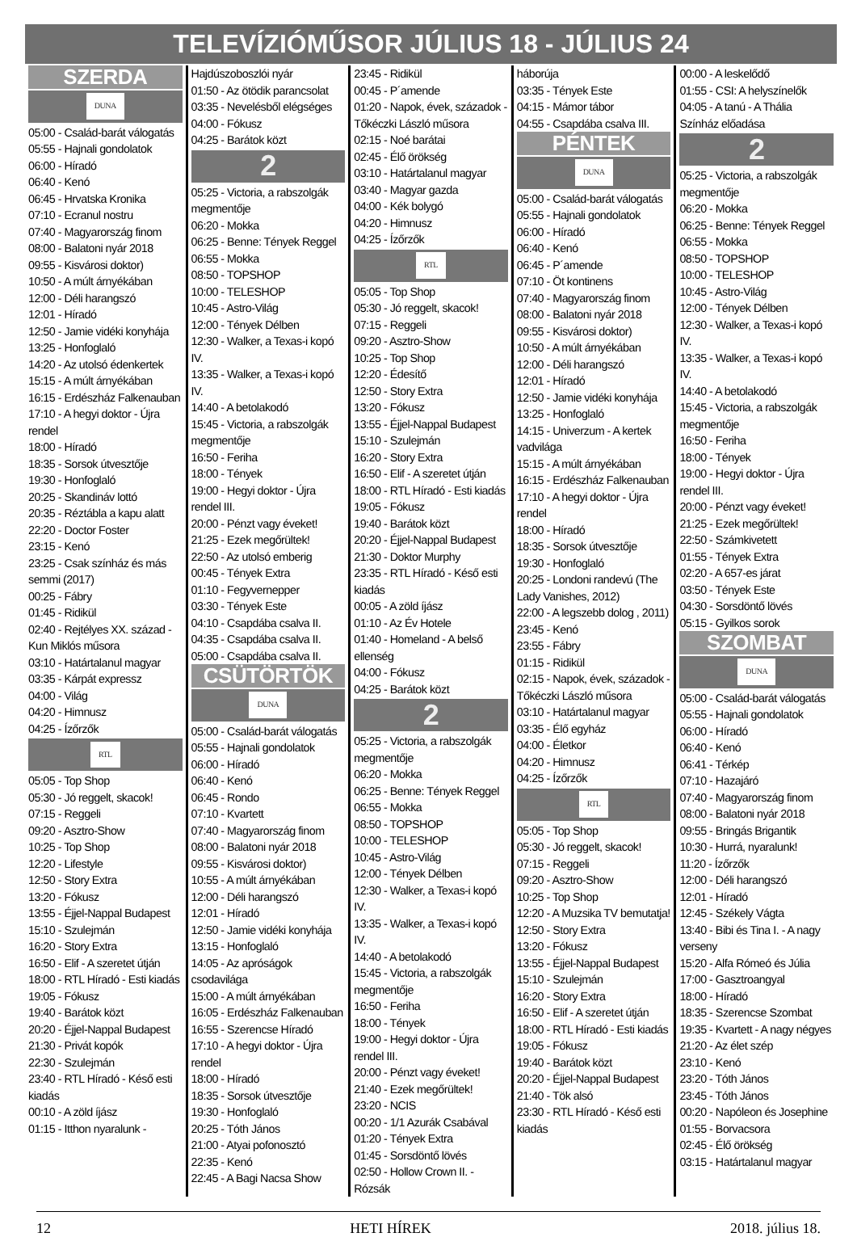TELEVÍZIÓMŰSOR JÚLIUS 18 - JÚLIUS 24
SZERDA
DUNA
05:00 - Család-barát válogatás
05:55 - Hajnali gondolatok
06:00 - Híradó
06:40 - Kenó
06:45 - Hrvatska Kronika
07:10 - Ecranul nostru
07:40 - Magyarország finom
08:00 - Balatoni nyár 2018
09:55 - Kisvárosi doktor)
10:50 - A múlt árnyékában
12:00 - Déli harangszó
12:01 - Híradó
12:50 - Jamie vidéki konyhája
13:25 - Honfoglaló
14:20 - Az utolsó édenkertek
15:15 - A múlt árnyékában
16:15 - Erdészház Falkenauban
17:10 - A hegyi doktor - Újra rendel
18:00 - Híradó
18:35 - Sorsok útvesztője
19:30 - Honfoglaló
20:25 - Skandináv lottó
20:35 - Réztábla a kapu alatt
22:20 - Doctor Foster
23:15 - Kenó
23:25 - Csak színház és más semmi (2017)
00:25 - Fábry
01:45 - Ridikül
02:40 - Rejtélyes XX. század - Kun Miklós műsora
03:10 - Határtalanul magyar
03:35 - Kárpát expressz
04:00 - Világ
04:20 - Himnusz
04:25 - Ízőrzők
RTL
05:05 - Top Shop
05:30 - Jó reggelt, skacok!
07:15 - Reggeli
09:20 - Asztro-Show
10:25 - Top Shop
12:20 - Lifestyle
12:50 - Story Extra
13:20 - Fókusz
13:55 - Éjjel-Nappal Budapest
15:10 - Szulejmán
16:20 - Story Extra
16:50 - Elif - A szeretet útján
18:00 - RTL Híradó - Esti kiadás
19:05 - Fókusz
19:40 - Barátok közt
20:20 - Éjjel-Nappal Budapest
21:30 - Privát kopók
22:30 - Szulejmán
23:40 - RTL Híradó - Késő esti kiadás
00:10 - A zöld íjász
01:15 - Itthon nyaralunk -
Hajdúszoboszlói nyár
01:50 - Az ötödik parancsolat
03:35 - Nevelésből elégséges
04:00 - Fókusz
04:25 - Barátok közt
2
05:25 - Victoria, a rabszolgák megmentője
06:20 - Mokka
06:25 - Benne: Tények Reggel
06:55 - Mokka
08:50 - TOPSHOP
10:00 - TELESHOP
10:45 - Astro-Világ
12:00 - Tények Délben
12:30 - Walker, a Texas-i kopó IV.
13:35 - Walker, a Texas-i kopó IV.
14:40 - A betolakodó
15:45 - Victoria, a rabszolgák megmentője
16:50 - Feriha
18:00 - Tények
19:00 - Hegyi doktor - Újra rendel III.
20:00 - Pénzt vagy éveket!
21:25 - Ezek megőrültek!
22:50 - Az utolsó emberig
00:45 - Tények Extra
01:10 - Fegyvernepper
03:30 - Tények Este
04:10 - Csapdába csalva II.
04:35 - Csapdába csalva II.
05:00 - Csapdába csalva II.
CSÜTÖRTÖK
DUNA
05:00 - Család-barát válogatás
05:55 - Hajnali gondolatok
06:00 - Híradó
06:40 - Kenó
06:45 - Rondo
07:10 - Kvartett
07:40 - Magyarország finom
08:00 - Balatoni nyár 2018
09:55 - Kisvárosi doktor)
10:55 - A múlt árnyékában
12:00 - Déli harangszó
12:01 - Híradó
12:50 - Jamie vidéki konyhája
13:15 - Honfoglaló
14:05 - Az apróságok csodavilága
15:00 - A múlt árnyékában
16:05 - Erdészház Falkenauban
16:55 - Szerencse Híradó
17:10 - A hegyi doktor - Újra rendel
18:00 - Híradó
18:35 - Sorsok útvesztője
19:30 - Honfoglaló
20:25 - Tóth János
21:00 - Atyai pofonosztó
22:35 - Kenó
22:45 - A Bagi Nacsa Show
23:45 - Ridikül
00:45 - P´amende
01:20 - Napok, évek, századok - Tőkéczki László műsora
02:15 - Noé barátai
02:45 - Élő örökség
03:10 - Határtalanul magyar
03:40 - Magyar gazda
04:00 - Kék bolygó
04:20 - Himnusz
04:25 - Ízőrzők
RTL
05:05 - Top Shop
05:30 - Jó reggelt, skacok!
07:15 - Reggeli
09:20 - Asztro-Show
10:25 - Top Shop
12:20 - Édesítő
12:50 - Story Extra
13:20 - Fókusz
13:55 - Éjjel-Nappal Budapest
15:10 - Szulejmán
16:20 - Story Extra
16:50 - Elif - A szeretet útján
18:00 - RTL Híradó - Esti kiadás
19:05 - Fókusz
19:40 - Barátok közt
20:20 - Éjjel-Nappal Budapest
21:30 - Doktor Murphy
23:35 - RTL Híradó - Késő esti kiadás
00:05 - A zöld íjász
01:10 - Az Év Hotele
01:40 - Homeland - A belső ellenség
04:00 - Fókusz
04:25 - Barátok közt
2
05:25 - Victoria, a rabszolgák megmentője
06:20 - Mokka
06:25 - Benne: Tények Reggel
06:55 - Mokka
08:50 - TOPSHOP
10:00 - TELESHOP
10:45 - Astro-Világ
12:00 - Tények Délben
12:30 - Walker, a Texas-i kopó IV.
13:35 - Walker, a Texas-i kopó IV.
14:40 - A betolakodó
15:45 - Victoria, a rabszolgák megmentője
16:50 - Feriha
18:00 - Tények
19:00 - Hegyi doktor - Újra rendel III.
20:00 - Pénzt vagy éveket!
21:40 - Ezek megőrültek!
23:20 - NCIS
00:20 - 1/1 Azurák Csabával
01:20 - Tények Extra
01:45 - Sorsdöntő lövés
02:50 - Hollow Crown II. - Rózsák
háborúja
03:35 - Tények Este
04:15 - Mámor tábor
04:55 - Csapdába csalva III.
PÉNTEK
DUNA
05:00 - Család-barát válogatás
05:55 - Hajnali gondolatok
06:00 - Híradó
06:40 - Kenó
06:45 - P´amende
07:10 - Öt kontinens
07:40 - Magyarország finom
08:00 - Balatoni nyár 2018
09:55 - Kisvárosi doktor)
10:50 - A múlt árnyékában
12:00 - Déli harangszó
12:01 - Híradó
12:50 - Jamie vidéki konyhája
13:25 - Honfoglaló
14:15 - Univerzum - A kertek vadvilága
15:15 - A múlt árnyékában
16:15 - Erdészház Falkenauban
17:10 - A hegyi doktor - Újra rendel
18:00 - Híradó
18:35 - Sorsok útvesztője
19:30 - Honfoglaló
20:25 - Londoni randevú (The Lady Vanishes, 2012)
22:00 - A legszebb dolog , 2011)
23:45 - Kenó
23:55 - Fábry
01:15 - Ridikül
02:15 - Napok, évek, századok - Tőkéczki László műsora
03:10 - Határtalanul magyar
03:35 - Élő egyház
04:00 - Életkor
04:20 - Himnusz
04:25 - Ízőrzők
RTL
05:05 - Top Shop
05:30 - Jó reggelt, skacok!
07:15 - Reggeli
09:20 - Asztro-Show
10:25 - Top Shop
12:20 - A Muzsika TV bemutatja!
12:50 - Story Extra
13:20 - Fókusz
13:55 - Éjjel-Nappal Budapest
15:10 - Szulejmán
16:20 - Story Extra
16:50 - Elif - A szeretet útján
18:00 - RTL Híradó - Esti kiadás
19:05 - Fókusz
19:40 - Barátok közt
20:20 - Éjjel-Nappal Budapest
21:40 - Tök alsó
23:30 - RTL Híradó - Késő esti kiadás
00:00 - A leskelődő
01:55 - CSI: A helyszínelők
04:05 - A tanú - A Thália Színház előadása
2
05:25 - Victoria, a rabszolgák megmentője
06:20 - Mokka
06:25 - Benne: Tények Reggel
06:55 - Mokka
08:50 - TOPSHOP
10:00 - TELESHOP
10:45 - Astro-Világ
12:00 - Tények Délben
12:30 - Walker, a Texas-i kopó IV.
13:35 - Walker, a Texas-i kopó IV.
14:40 - A betolakodó
15:45 - Victoria, a rabszolgák megmentője
16:50 - Feriha
18:00 - Tények
19:00 - Hegyi doktor - Újra rendel III.
20:00 - Pénzt vagy éveket!
21:25 - Ezek megőrültek!
22:50 - Számkivetett
01:55 - Tények Extra
02:20 - A 657-es járat
03:50 - Tények Este
04:30 - Sorsdöntő lövés
05:15 - Gyilkos sorok
SZOMBAT
DUNA
05:00 - Család-barát válogatás
05:55 - Hajnali gondolatok
06:00 - Híradó
06:40 - Kenó
06:41 - Térkép
07:10 - Hazajáró
07:40 - Magyarország finom
08:00 - Balatoni nyár 2018
09:55 - Bringás Brigantik
10:30 - Hurrá, nyaralunk!
11:20 - Ízőrzők
12:00 - Déli harangszó
12:01 - Híradó
12:45 - Székely Vágta
13:40 - Bibi és Tina I. - A nagy verseny
15:20 - Alfa Rómeó és Júlia
17:00 - Gasztroangyal
18:00 - Híradó
18:35 - Szerencse Szombat
19:35 - Kvartett - A nagy négyes
21:20 - Az élet szép
23:10 - Kenó
23:20 - Tóth János
23:45 - Tóth János
00:20 - Napóleon és Josephine
01:55 - Borvacsora
02:45 - Élő örökség
03:15 - Határtalanul magyar
12 HETI HÍREK 2018. július 18.